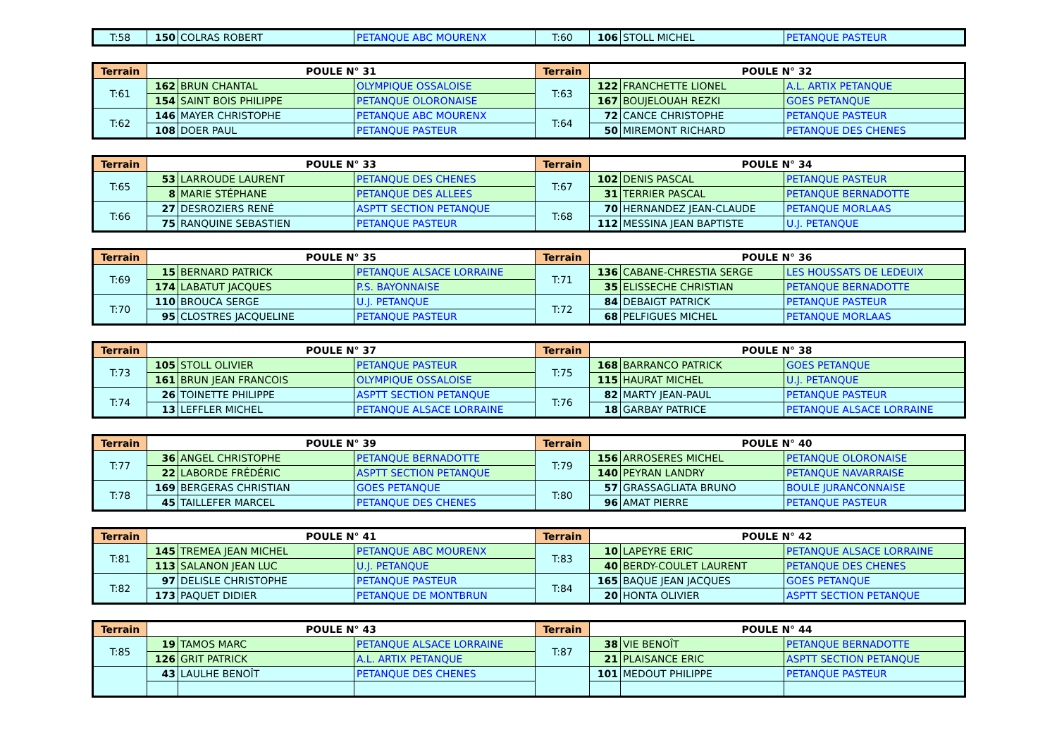| T:58 | 150 | COLRAS ROBERT | PETANQUE ABC MOURENX | T:60 | 106 | STOLL MICHEL | PETANQUE PASTEUR |
| Terrain | POULE N° 31 | | | Terrain | POULE N° 32 | | |
| --- | --- | --- | --- | --- | --- | --- | --- |
| T:61 | 162 | BRUN CHANTAL | OLYMPIQUE OSSALOISE | T:63 | 122 | FRANCHETTE LIONEL | A.L. ARTIX PETANQUE |
| | 154 | SAINT BOIS PHILIPPE | PETANQUE OLORONAISE | | 167 | BOUJELOUAH REZKI | GOES PETANQUE |
| T:62 | 146 | MAYER CHRISTOPHE | PETANQUE ABC MOURENX | T:64 | 72 | CANCE CHRISTOPHE | PETANQUE PASTEUR |
| | 108 | DOER PAUL | PETANQUE PASTEUR | | 50 | MIREMONT RICHARD | PETANQUE DES CHENES |
| Terrain | POULE N° 33 | | | Terrain | POULE N° 34 | | |
| --- | --- | --- | --- | --- | --- | --- | --- |
| T:65 | 53 | LARROUDE LAURENT | PETANQUE DES CHENES | T:67 | 102 | DENIS PASCAL | PETANQUE PASTEUR |
| | 8 | MARIE STÉPHANE | PETANQUE DES ALLEES | | 31 | TERRIER PASCAL | PETANQUE BERNADOTTE |
| T:66 | 27 | DESROZIERS RENÉ | ASPTT SECTION PETANQUE | T:68 | 70 | HERNANDEZ JEAN-CLAUDE | PETANQUE MORLAAS |
| | 75 | RANQUINE SEBASTIEN | PETANQUE PASTEUR | | 112 | MESSINA JEAN BAPTISTE | U.J. PETANQUE |
| Terrain | POULE N° 35 | | | Terrain | POULE N° 36 | | |
| --- | --- | --- | --- | --- | --- | --- | --- |
| T:69 | 15 | BERNARD PATRICK | PETANQUE ALSACE LORRAINE | T:71 | 136 | CABANE-CHRESTIA SERGE | LES HOUSSATS DE LEDEUIX |
| | 174 | LABATUT JACQUES | P.S. BAYONNAISE | | 35 | ELISSECHE CHRISTIAN | PETANQUE BERNADOTTE |
| T:70 | 110 | BROUCA SERGE | U.J. PETANQUE | T:72 | 84 | DEBAIGT PATRICK | PETANQUE PASTEUR |
| | 95 | CLOSTRES JACQUELINE | PETANQUE PASTEUR | | 68 | PELFIGUES MICHEL | PETANQUE MORLAAS |
| Terrain | POULE N° 37 | | | Terrain | POULE N° 38 | | |
| --- | --- | --- | --- | --- | --- | --- | --- |
| T:73 | 105 | STOLL OLIVIER | PETANQUE PASTEUR | T:75 | 168 | BARRANCO PATRICK | GOES PETANQUE |
| | 161 | BRUN JEAN FRANCOIS | OLYMPIQUE OSSALOISE | | 115 | HAURAT MICHEL | U.J. PETANQUE |
| T:74 | 26 | TOINETTE PHILIPPE | ASPTT SECTION PETANQUE | T:76 | 82 | MARTY JEAN-PAUL | PETANQUE PASTEUR |
| | 13 | LEFFLER MICHEL | PETANQUE ALSACE LORRAINE | | 18 | GARBAY PATRICE | PETANQUE ALSACE LORRAINE |
| Terrain | POULE N° 39 | | | Terrain | POULE N° 40 | | |
| --- | --- | --- | --- | --- | --- | --- | --- |
| T:77 | 36 | ANGEL CHRISTOPHE | PETANQUE BERNADOTTE | T:79 | 156 | ARROSERES MICHEL | PETANQUE OLORONAISE |
| | 22 | LABORDE FRÉDÉRIC | ASPTT SECTION PETANQUE | | 140 | PEYRAN LANDRY | PETANQUE NAVARRAISE |
| T:78 | 169 | BERGERAS CHRISTIAN | GOES PETANQUE | T:80 | 57 | GRASSAGLIATA BRUNO | BOULE JURANCONNAISE |
| | 45 | TAILLEFER MARCEL | PETANQUE DES CHENES | | 96 | AMAT PIERRE | PETANQUE PASTEUR |
| Terrain | POULE N° 41 | | | Terrain | POULE N° 42 | | |
| --- | --- | --- | --- | --- | --- | --- | --- |
| T:81 | 145 | TREMEA JEAN MICHEL | PETANQUE ABC MOURENX | T:83 | 10 | LAPEYRE ERIC | PETANQUE ALSACE LORRAINE |
| | 113 | SALANON JEAN LUC | U.J. PETANQUE | | 40 | BERDY-COULET LAURENT | PETANQUE DES CHENES |
| T:82 | 97 | DELISLE CHRISTOPHE | PETANQUE PASTEUR | T:84 | 165 | BAQUE JEAN JACQUES | GOES PETANQUE |
| | 173 | PAQUET DIDIER | PETANQUE DE MONTBRUN | | 20 | HONTA OLIVIER | ASPTT SECTION PETANQUE |
| Terrain | POULE N° 43 | | | Terrain | POULE N° 44 | | |
| --- | --- | --- | --- | --- | --- | --- | --- |
| T:85 | 19 | TAMOS MARC | PETANQUE ALSACE LORRAINE | T:87 | 38 | VIE BENOÎT | PETANQUE BERNADOTTE |
| | 126 | GRIT PATRICK | A.L. ARTIX PETANQUE | | 21 | PLAISANCE ERIC | ASPTT SECTION PETANQUE |
| | 43 | LAULHE BENOÎT | PETANQUE DES CHENES | | 101 | MEDOUT PHILIPPE | PETANQUE PASTEUR |